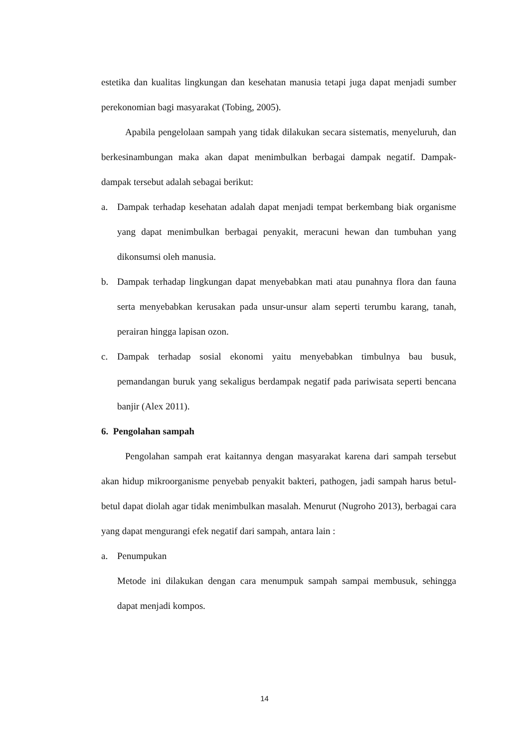estetika dan kualitas lingkungan dan kesehatan manusia tetapi juga dapat menjadi sumber perekonomian bagi masyarakat (Tobing, 2005).
Apabila pengelolaan sampah yang tidak dilakukan secara sistematis, menyeluruh, dan berkesinambungan maka akan dapat menimbulkan berbagai dampak negatif. Dampak-dampak tersebut adalah sebagai berikut:
a. Dampak terhadap kesehatan adalah dapat menjadi tempat berkembang biak organisme yang dapat menimbulkan berbagai penyakit, meracuni hewan dan tumbuhan yang dikonsumsi oleh manusia.
b. Dampak terhadap lingkungan dapat menyebabkan mati atau punahnya flora dan fauna serta menyebabkan kerusakan pada unsur-unsur alam seperti terumbu karang, tanah, perairan hingga lapisan ozon.
c. Dampak terhadap sosial ekonomi yaitu menyebabkan timbulnya bau busuk, pemandangan buruk yang sekaligus berdampak negatif pada pariwisata seperti bencana banjir (Alex 2011).
6. Pengolahan sampah
Pengolahan sampah erat kaitannya dengan masyarakat karena dari sampah tersebut akan hidup mikroorganisme penyebab penyakit bakteri, pathogen, jadi sampah harus betul-betul dapat diolah agar tidak menimbulkan masalah. Menurut (Nugroho 2013), berbagai cara yang dapat mengurangi efek negatif dari sampah, antara lain :
a. Penumpukan
Metode ini dilakukan dengan cara menumpuk sampah sampai membusuk, sehingga dapat menjadi kompos.
14